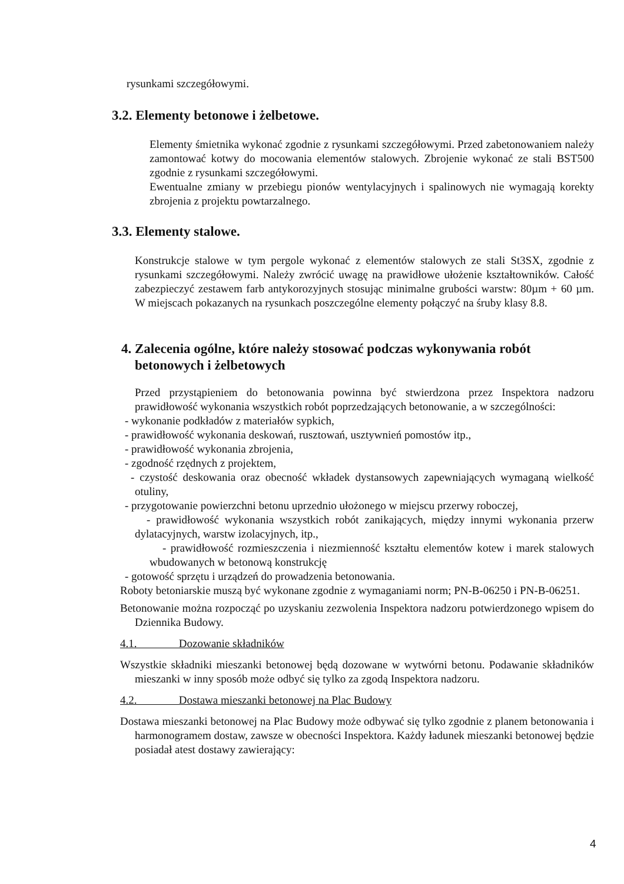rysunkami szczegółowymi.
3.2. Elementy betonowe i żelbetowe.
Elementy śmietnika wykonać zgodnie z rysunkami szczegółowymi. Przed zabetonowaniem należy zamontować kotwy do mocowania elementów stalowych. Zbrojenie wykonać ze stali BST500 zgodnie z rysunkami szczegółowymi.
Ewentualne zmiany w przebiegu pionów wentylacyjnych i spalinowych nie wymagają korekty zbrojenia z projektu powtarzalnego.
3.3. Elementy stalowe.
Konstrukcje stalowe w tym pergole wykonać z elementów stalowych ze stali St3SX, zgodnie z rysunkami szczegółowymi. Należy zwrócić uwagę na prawidłowe ułożenie kształtowników. Całość zabezpieczyć zestawem farb antykorozyjnych stosując minimalne grubości warstw: 80µm + 60 µm. W miejscach pokazanych na rysunkach poszczególne elementy połączyć na śruby klasy 8.8.
4. Zalecenia ogólne, które należy stosować podczas wykonywania robót betonowych i żelbetowych
Przed przystąpieniem do betonowania powinna być stwierdzona przez Inspektora nadzoru prawidłowość wykonania wszystkich robót poprzedzających betonowanie, a w szczególności:
- wykonanie podkładów z materiałów sypkich,
- prawidłowość wykonania deskowań, rusztowań, usztywnień pomostów itp.,
- prawidłowość wykonania zbrojenia,
- zgodność rzędnych z projektem,
- czystość deskowania oraz obecność wkładek dystansowych zapewniających wymaganą wielkość otuliny,
- przygotowanie powierzchni betonu uprzednio ułożonego w miejscu przerwy roboczej,
- prawidłowość wykonania wszystkich robót zanikających, między innymi wykonania przerw dylatacyjnych, warstw izolacyjnych, itp.,
- prawidłowość rozmieszczenia i niezmienność kształtu elementów kotew i marek stalowych wbudowanych w betonową konstrukcję
- gotowość sprzętu i urządzeń do prowadzenia betonowania.
Roboty betoniarskie muszą być wykonane zgodnie z wymaganiami norm; PN-B-06250 i PN-B-06251.
Betonowanie można rozpocząć po uzyskaniu zezwolenia Inspektora nadzoru potwierdzonego wpisem do Dziennika Budowy.
4.1. Dozowanie składników
Wszystkie składniki mieszanki betonowej będą dozowane w wytwórni betonu. Podawanie składników mieszanki w inny sposób może odbyć się tylko za zgodą Inspektora nadzoru.
4.2. Dostawa mieszanki betonowej na Plac Budowy
Dostawa mieszanki betonowej na Plac Budowy może odbywać się tylko zgodnie z planem betonowania i harmonogramem dostaw, zawsze w obecności Inspektora. Każdy ładunek mieszanki betonowej będzie posiadał atest dostawy zawierający:
4